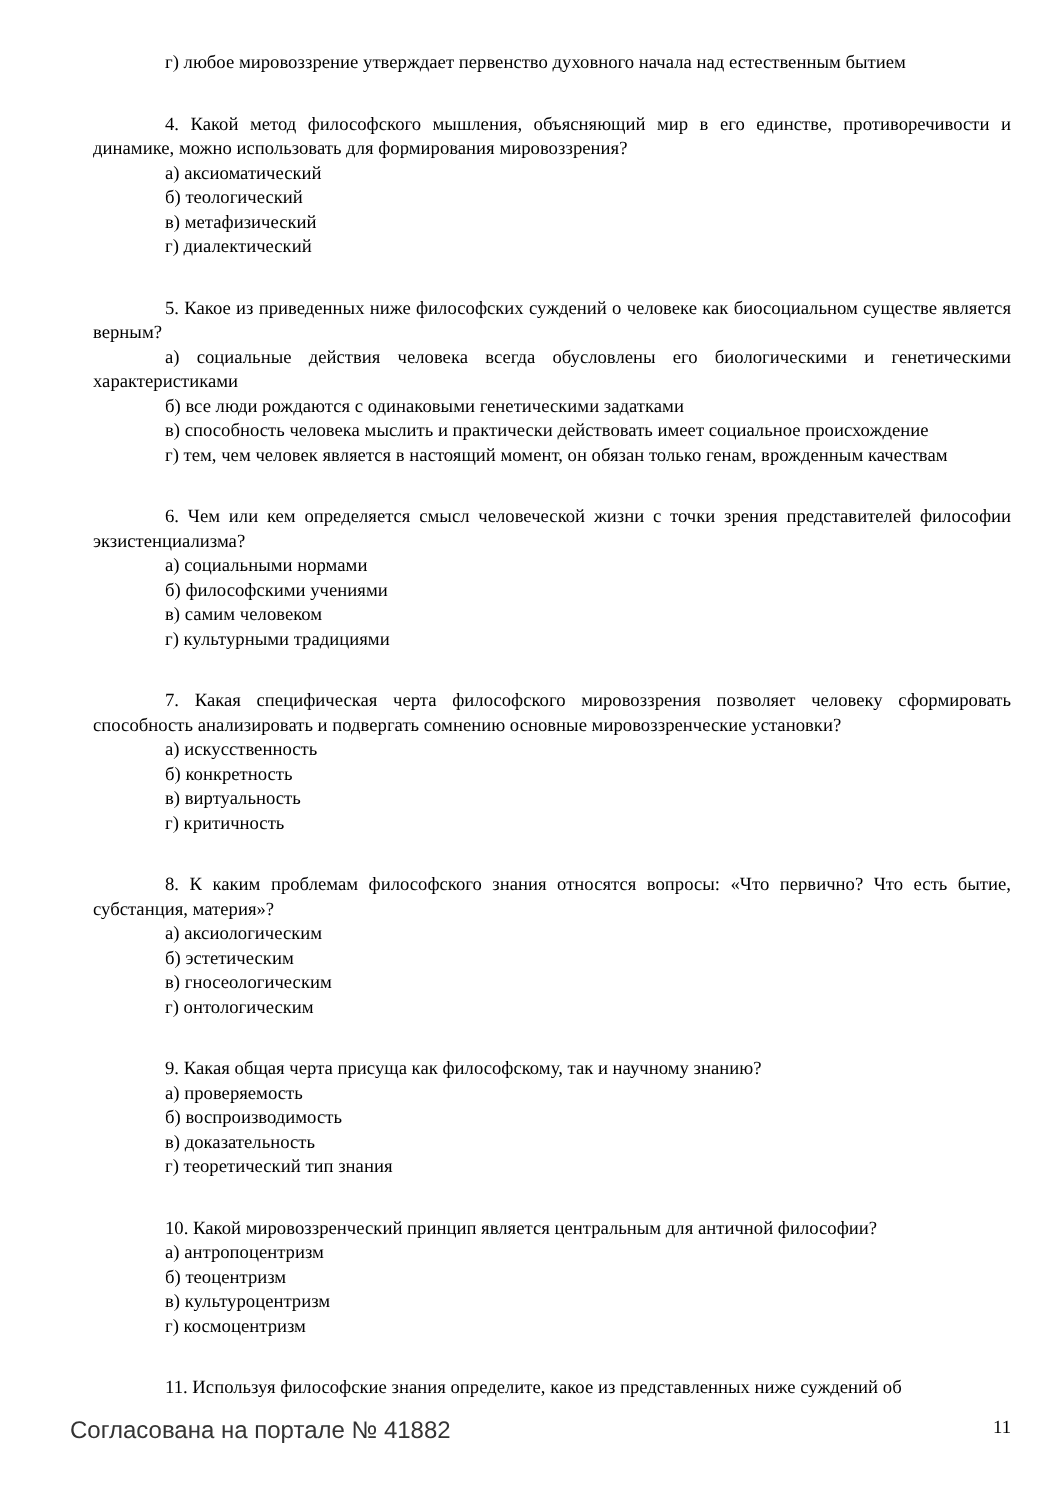г) любое мировоззрение утверждает первенство духовного начала над естественным бытием
4. Какой метод философского мышления, объясняющий мир в его единстве, противоречивости и динамике, можно использовать для формирования мировоззрения?
а) аксиоматический
б) теологический
в) метафизический
г) диалектический
5. Какое из приведенных ниже философских суждений о человеке как биосоциальном существе является верным?
а) социальные действия человека всегда обусловлены его биологическими и генетическими характеристиками
б) все люди рождаются с одинаковыми генетическими задатками
в) способность человека мыслить и практически действовать имеет социальное происхождение
г) тем, чем человек является в настоящий момент, он обязан только генам, врожденным качествам
6. Чем или кем определяется смысл человеческой жизни с точки зрения представителей философии экзистенциализма?
а) социальными нормами
б) философскими учениями
в) самим человеком
г) культурными традициями
7. Какая специфическая черта философского мировоззрения позволяет человеку сформировать способность анализировать и подвергать сомнению основные мировоззренческие установки?
а) искусственность
б) конкретность
в) виртуальность
г) критичность
8. К каким проблемам философского знания относятся вопросы: «Что первично? Что есть бытие, субстанция, материя»?
а) аксиологическим
б) эстетическим
в) гносеологическим
г) онтологическим
9. Какая общая черта присуща как философскому, так и научному знанию?
а) проверяемость
б) воспроизводимость
в) доказательность
г) теоретический тип знания
10. Какой мировоззренческий принцип является центральным для античной философии?
а) антропоцентризм
б) теоцентризм
в) культуроцентризм
г) космоцентризм
11. Используя философские знания определите, какое из представленных ниже суждений об
Согласована на портале № 41882 11